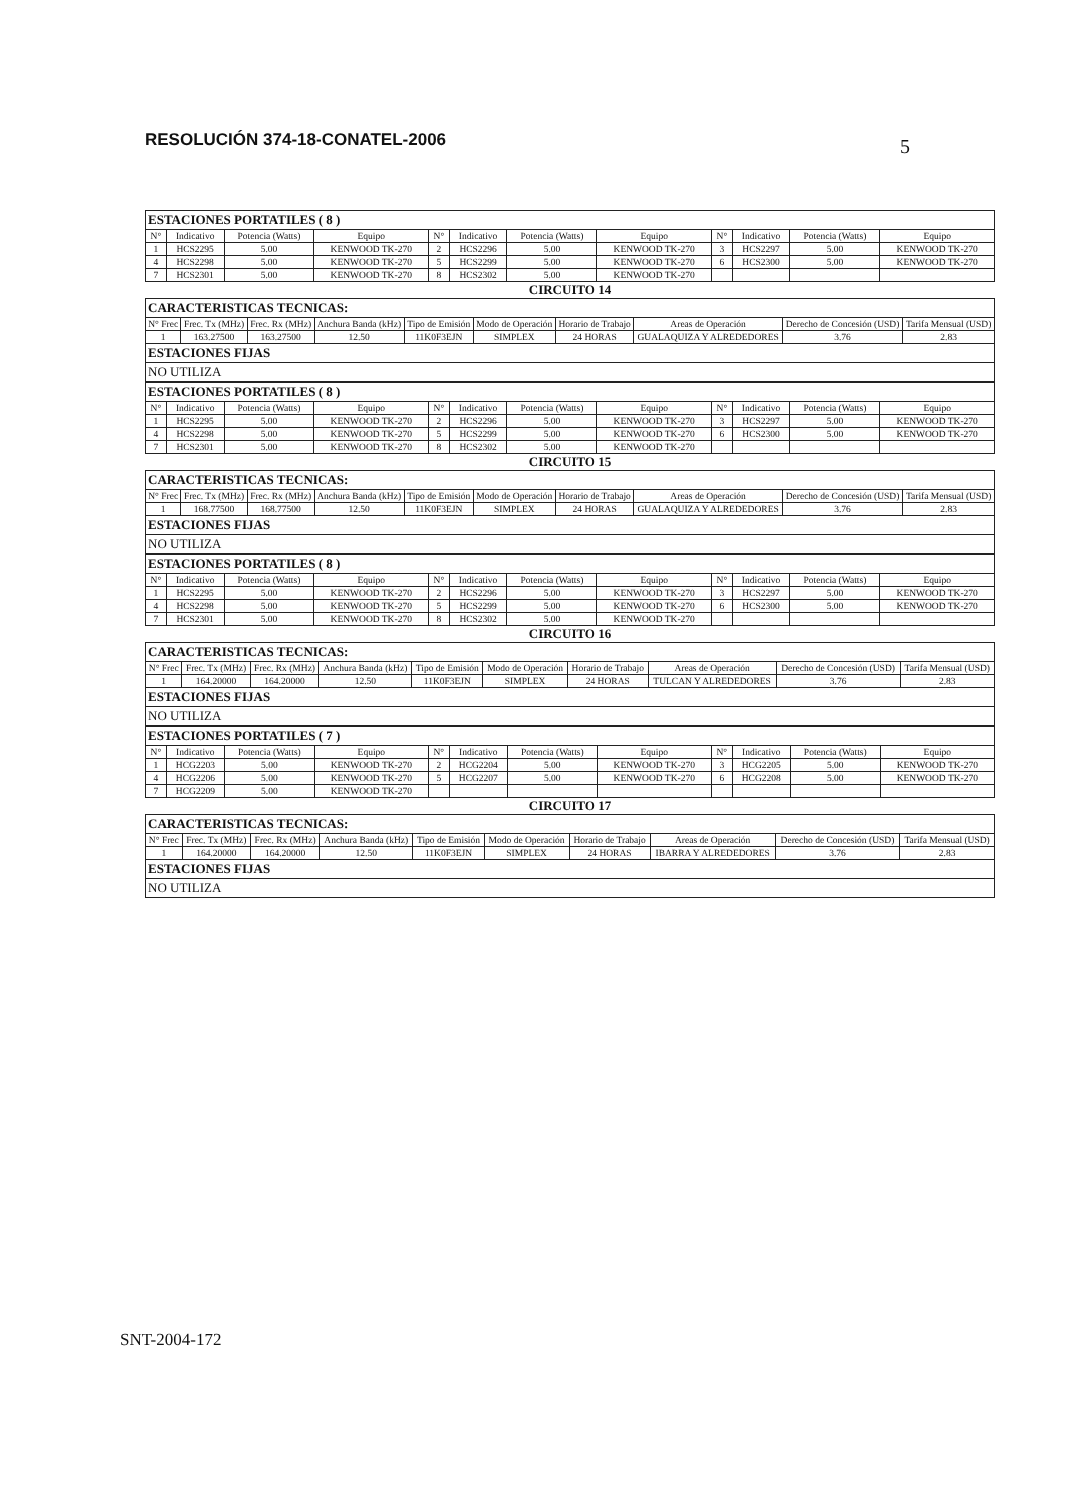RESOLUCIÓN 374-18-CONATEL-2006 5
| ESTACIONES PORTATILES ( 8 ) | | | | | | | | | | | |
| N° | Indicativo | Potencia (Watts) | Equipo | N° | Indicativo | Potencia (Watts) | Equipo | N° | Indicativo | Potencia (Watts) | Equipo |
| 1 | HCS2295 | 5.00 | KENWOOD TK-270 | 2 | HCS2296 | 5.00 | KENWOOD TK-270 | 3 | HCS2297 | 5.00 | KENWOOD TK-270 |
| 4 | HCS2298 | 5.00 | KENWOOD TK-270 | 5 | HCS2299 | 5.00 | KENWOOD TK-270 | 6 | HCS2300 | 5.00 | KENWOOD TK-270 |
| 7 | HCS2301 | 5.00 | KENWOOD TK-270 | 8 | HCS2302 | 5.00 | KENWOOD TK-270 | | | | |
CIRCUITO 14
| CARACTERISTICAS TECNICAS: | | | | | | | | | |
| N° Frec | Frec. Tx (MHz) | Frec. Rx (MHz) | Anchura Banda (kHz) | Tipo de Emisión | Modo de Operación | Horario de Trabajo | Areas de Operación | Derecho de Concesión (USD) | Tarifa Mensual (USD) |
| 1 | 163.27500 | 163.27500 | 12.50 | 11K0F3EJN | SIMPLEX | 24 HORAS | GUALAQUIZA Y ALREDEDORES | 3.76 | 2.83 |
| ESTACIONES FIJAS | | | | | | | | | |
| NO UTILIZA | | | | | | | | | |
| ESTACIONES PORTATILES ( 8 ) | | | | | | | | | | | |
| N° | Indicativo | Potencia (Watts) | Equipo | N° | Indicativo | Potencia (Watts) | Equipo | N° | Indicativo | Potencia (Watts) | Equipo |
| 1 | HCS2295 | 5.00 | KENWOOD TK-270 | 2 | HCS2296 | 5.00 | KENWOOD TK-270 | 3 | HCS2297 | 5.00 | KENWOOD TK-270 |
| 4 | HCS2298 | 5.00 | KENWOOD TK-270 | 5 | HCS2299 | 5.00 | KENWOOD TK-270 | 6 | HCS2300 | 5.00 | KENWOOD TK-270 |
| 7 | HCS2301 | 5.00 | KENWOOD TK-270 | 8 | HCS2302 | 5.00 | KENWOOD TK-270 | | | | |
CIRCUITO 15
| CARACTERISTICAS TECNICAS: | | | | | | | | | |
| N° Frec | Frec. Tx (MHz) | Frec. Rx (MHz) | Anchura Banda (kHz) | Tipo de Emisión | Modo de Operación | Horario de Trabajo | Areas de Operación | Derecho de Concesión (USD) | Tarifa Mensual (USD) |
| 1 | 168.77500 | 168.77500 | 12.50 | 11K0F3EJN | SIMPLEX | 24 HORAS | GUALAQUIZA Y ALREDEDORES | 3.76 | 2.83 |
| ESTACIONES FIJAS | | | | | | | | | |
| NO UTILIZA | | | | | | | | | |
| ESTACIONES PORTATILES ( 8 ) | | | | | | | | | | | |
| N° | Indicativo | Potencia (Watts) | Equipo | N° | Indicativo | Potencia (Watts) | Equipo | N° | Indicativo | Potencia (Watts) | Equipo |
| 1 | HCS2295 | 5.00 | KENWOOD TK-270 | 2 | HCS2296 | 5.00 | KENWOOD TK-270 | 3 | HCS2297 | 5.00 | KENWOOD TK-270 |
| 4 | HCS2298 | 5.00 | KENWOOD TK-270 | 5 | HCS2299 | 5.00 | KENWOOD TK-270 | 6 | HCS2300 | 5.00 | KENWOOD TK-270 |
| 7 | HCS2301 | 5.00 | KENWOOD TK-270 | 8 | HCS2302 | 5.00 | KENWOOD TK-270 | | | | |
CIRCUITO 16
| CARACTERISTICAS TECNICAS: | | | | | | | | | |
| N° Frec | Frec. Tx (MHz) | Frec. Rx (MHz) | Anchura Banda (kHz) | Tipo de Emisión | Modo de Operación | Horario de Trabajo | Areas de Operación | Derecho de Concesión (USD) | Tarifa Mensual (USD) |
| 1 | 164.20000 | 164.20000 | 12.50 | 11K0F3EJN | SIMPLEX | 24 HORAS | TULCAN Y ALREDEDORES | 3.76 | 2.83 |
| ESTACIONES FIJAS | | | | | | | | | |
| NO UTILIZA | | | | | | | | | |
| ESTACIONES PORTATILES ( 7 ) | | | | | | | | | | | |
| N° | Indicativo | Potencia (Watts) | Equipo | N° | Indicativo | Potencia (Watts) | Equipo | N° | Indicativo | Potencia (Watts) | Equipo |
| 1 | HCG2203 | 5.00 | KENWOOD TK-270 | 2 | HCG2204 | 5.00 | KENWOOD TK-270 | 3 | HCG2205 | 5.00 | KENWOOD TK-270 |
| 4 | HCG2206 | 5.00 | KENWOOD TK-270 | 5 | HCG2207 | 5.00 | KENWOOD TK-270 | 6 | HCG2208 | 5.00 | KENWOOD TK-270 |
| 7 | HCG2209 | 5.00 | KENWOOD TK-270 | | | | | | | | |
CIRCUITO 17
| CARACTERISTICAS TECNICAS: | | | | | | | | | |
| N° Frec | Frec. Tx (MHz) | Frec. Rx (MHz) | Anchura Banda (kHz) | Tipo de Emisión | Modo de Operación | Horario de Trabajo | Areas de Operación | Derecho de Concesión (USD) | Tarifa Mensual (USD) |
| 1 | 164.20000 | 164.20000 | 12.50 | 11K0F3EJN | SIMPLEX | 24 HORAS | IBARRA Y ALREDEDORES | 3.76 | 2.83 |
| ESTACIONES FIJAS | | | | | | | | | |
| NO UTILIZA | | | | | | | | | |
SNT-2004-172